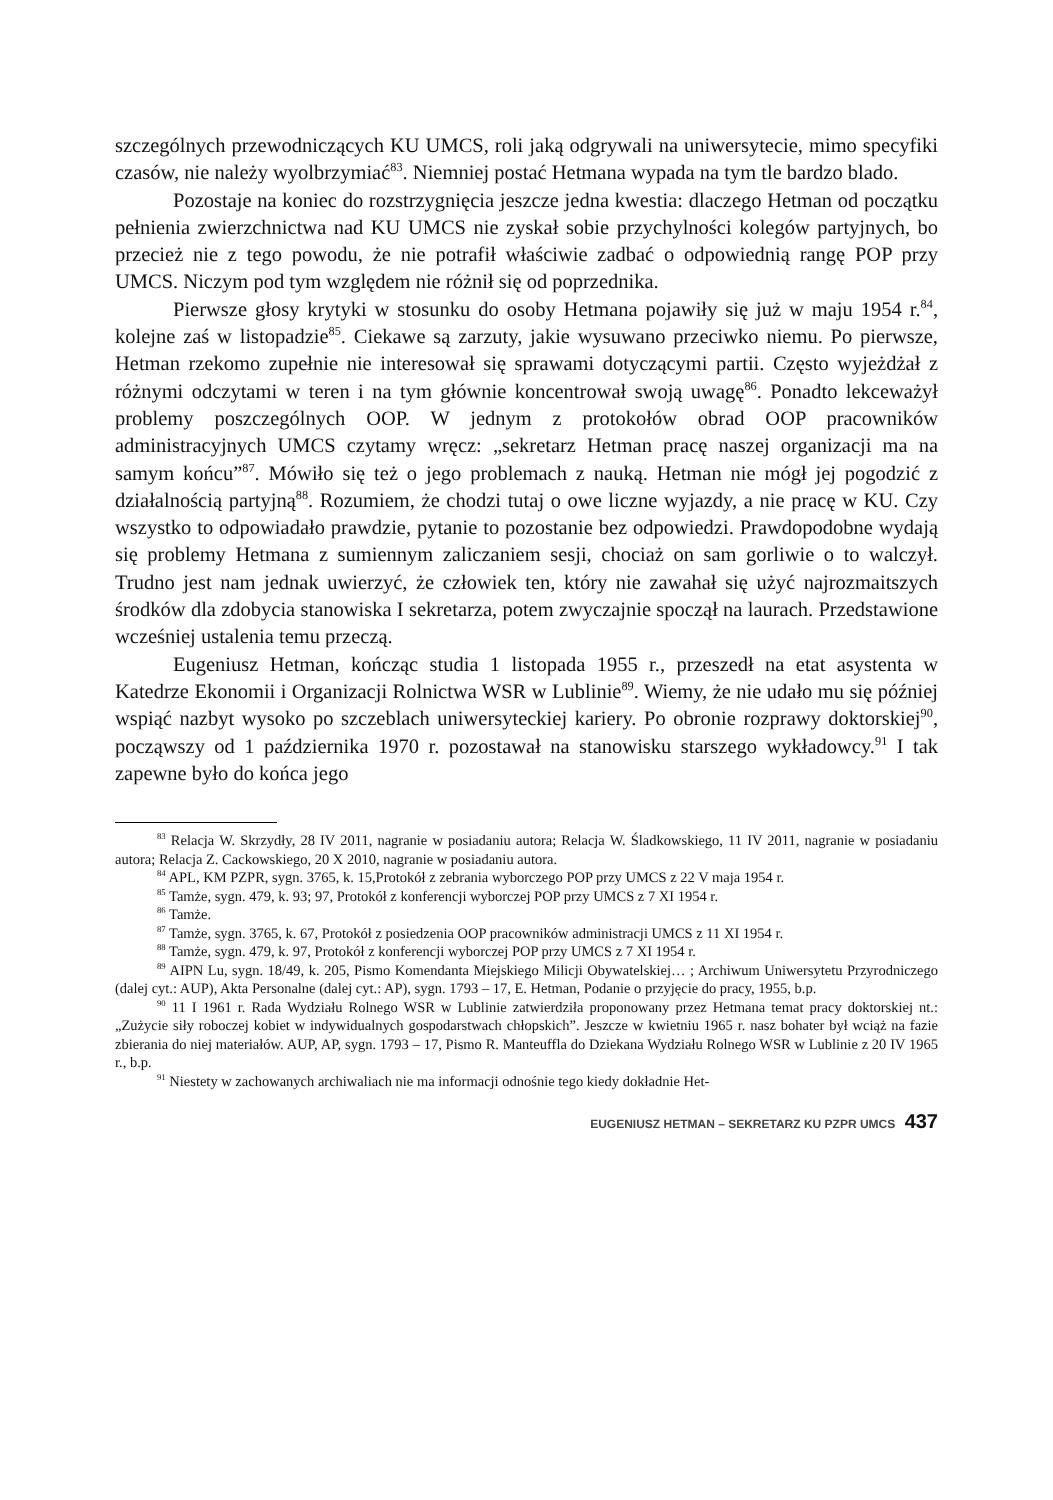szczególnych przewodniczących KU UMCS, roli jaką odgrywali na uniwersytecie, mimo specyfiki czasów, nie należy wyolbrzymiać<sup>83</sup>. Niemniej postać Hetmana wypada na tym tle bardzo blado.
Pozostaje na koniec do rozstrzygnięcia jeszcze jedna kwestia: dlaczego Hetman od początku pełnienia zwierzchnictwa nad KU UMCS nie zyskał sobie przychylności kolegów partyjnych, bo przecież nie z tego powodu, że nie potrafił właściwie zadbać o odpowiednią rangę POP przy UMCS. Niczym pod tym względem nie różnił się od poprzednika.
Pierwsze głosy krytyki w stosunku do osoby Hetmana pojawiły się już w maju 1954 r.<sup>84</sup>, kolejne zaś w listopadzie<sup>85</sup>. Ciekawe są zarzuty, jakie wysuwano przeciwko niemu. Po pierwsze, Hetman rzekomo zupełnie nie interesował się sprawami dotyczącymi partii. Często wyjeżdżał z różnymi odczytami w teren i na tym głównie koncentrował swoją uwagę<sup>86</sup>. Ponadto lekceważył problemy poszczególnych OOP. W jednym z protokołów obrad OOP pracowników administracyjnych UMCS czytamy wręcz: „sekretarz Hetman pracę naszej organizacji ma na samym końcu”<sup>87</sup>. Mówiło się też o jego problemach z nauką. Hetman nie mógł jej pogodzić z działalnością partyjną<sup>88</sup>. Rozumiem, że chodzi tutaj o owe liczne wyjazdy, a nie pracę w KU. Czy wszystko to odpowiadało prawdzie, pytanie to pozostanie bez odpowiedzi. Prawdopodobne wydają się problemy Hetmana z sumiennym zaliczaniem sesji, chociaż on sam gorliwie o to walczył. Trudno jest nam jednak uwierzyć, że człowiek ten, który nie zawahał się użyć najrozmaitszych środków dla zdobycia stanowiska I sekretarza, potem zwyczajnie spoczął na laurach. Przedstawione wcześniej ustalenia temu przeczą.
Eugeniusz Hetman, kończąc studia 1 listopada 1955 r., przeszedł na etat asystenta w Katedrze Ekonomii i Organizacji Rolnictwa WSR w Lublinie<sup>89</sup>. Wiemy, że nie udało mu się później wspiąć nazbyt wysoko po szczeblach uniwersyteckiej kariery. Po obronie rozprawy doktorskiej<sup>90</sup>, począwszy od 1 października 1970 r. pozostawał na stanowisku starszego wykładowcy.<sup>91</sup> I tak zapewne było do końca jego
<sup>83</sup> Relacja W. Skrzydły, 28 IV 2011, nagranie w posiadaniu autora; Relacja W. Śladkowskiego, 11 IV 2011, nagranie w posiadaniu autora; Relacja Z. Cackowskiego, 20 X 2010, nagranie w posiadaniu autora.
<sup>84</sup> APL, KM PZPR, sygn. 3765, k. 15,Protokół z zebrania wyborczego POP przy UMCS z 22 V maja 1954 r.
<sup>85</sup> Tamże, sygn. 479, k. 93; 97, Protokół z konferencji wyborczej POP przy UMCS z 7 XI 1954 r.
<sup>86</sup> Tamże.
<sup>87</sup> Tamże, sygn. 3765, k. 67, Protokół z posiedzenia OOP pracowników administracji UMCS z 11 XI 1954 r.
<sup>88</sup> Tamże, sygn. 479, k. 97, Protokół z konferencji wyborczej POP przy UMCS z 7 XI 1954 r.
<sup>89</sup> AIPN Lu, sygn. 18/49, k. 205, Pismo Komendanta Miejskiego Milicji Obywatelskiej… ; Archiwum Uniwersytetu Przyrodniczego (dalej cyt.: AUP), Akta Personalne (dalej cyt.: AP), sygn. 1793 – 17, E. Hetman, Podanie o przyjęcie do pracy, 1955, b.p.
<sup>90</sup> 11 I 1961 r. Rada Wydziału Rolnego WSR w Lublinie zatwierdziła proponowany przez Hetmana temat pracy doktorskiej nt.: „Zużycie siły roboczej kobiet w indywidualnych gospodarstwach chłopskich”. Jeszcze w kwietniu 1965 r. nasz bohater był wciąż na fazie zbierania do niej materiałów. AUP, AP, sygn. 1793 – 17, Pismo R. Manteuffla do Dziekana Wydziału Rolnego WSR w Lublinie z 20 IV 1965 r., b.p.
<sup>91</sup> Niestety w zachowanych archiwaliach nie ma informacji odnośnie tego kiedy dokładnie Het-
EUGENIUSZ HETMAN – SEKRETARZ KU PZPR UMCS 437